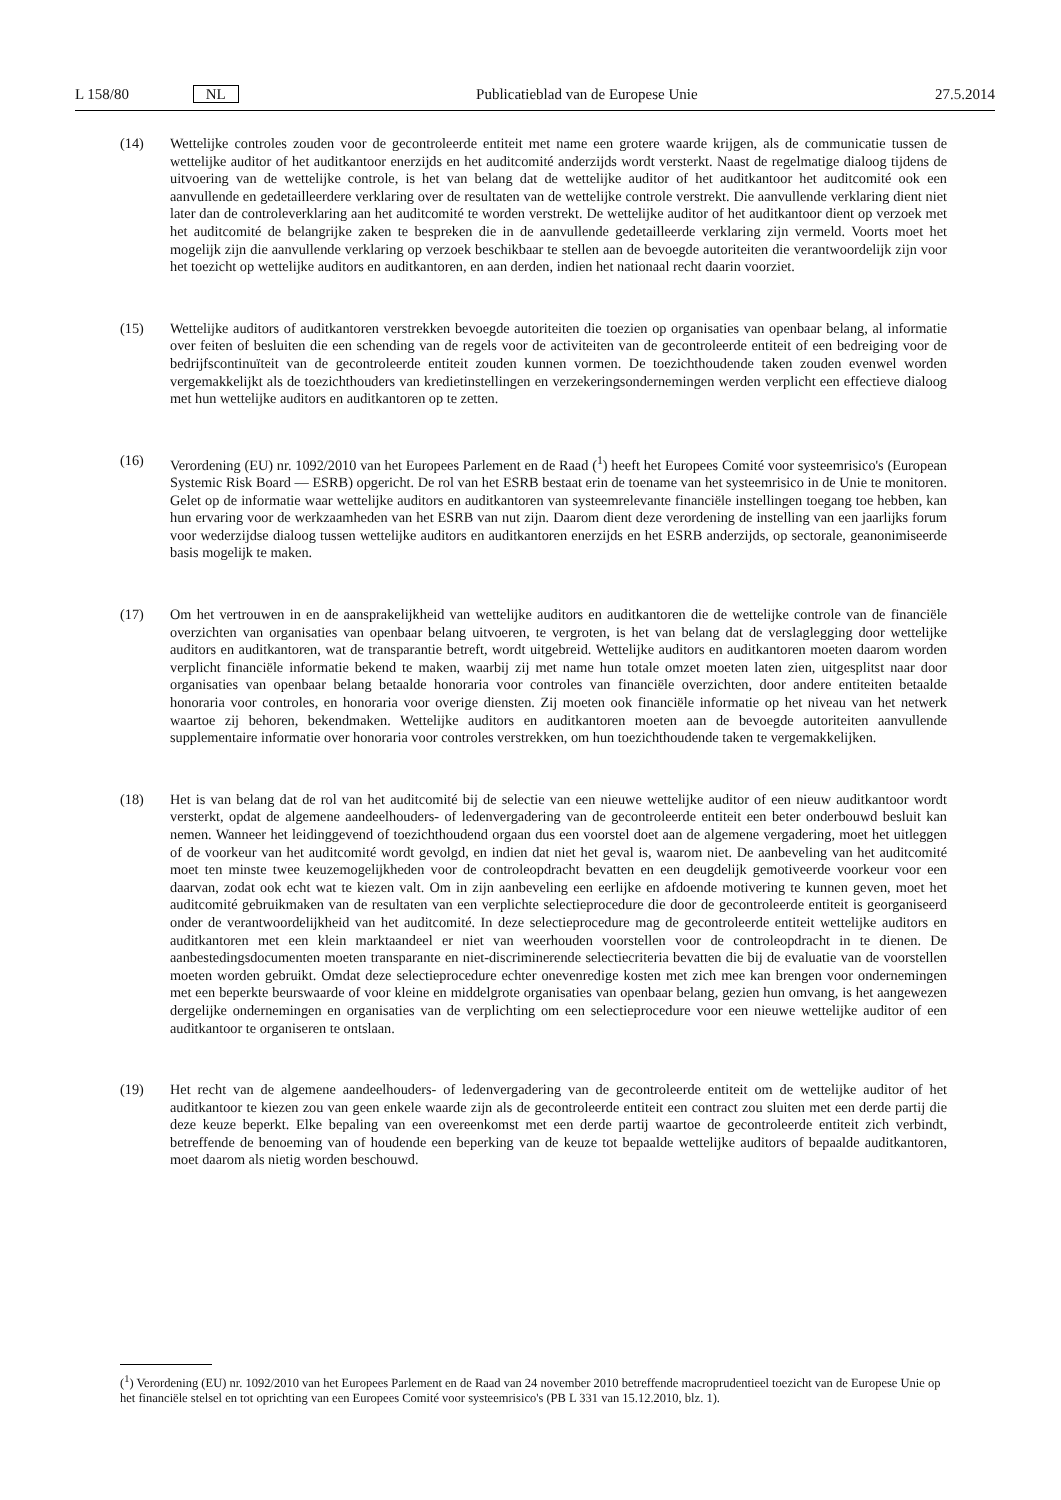L 158/80 NL Publicatieblad van de Europese Unie 27.5.2014
(14) Wettelijke controles zouden voor de gecontroleerde entiteit met name een grotere waarde krijgen, als de communicatie tussen de wettelijke auditor of het auditkantoor enerzijds en het auditcomité anderzijds wordt versterkt. Naast de regelmatige dialoog tijdens de uitvoering van de wettelijke controle, is het van belang dat de wettelijke auditor of het auditkantoor het auditcomité ook een aanvullende en gedetailleerdere verklaring over de resultaten van de wettelijke controle verstrekt. Die aanvullende verklaring dient niet later dan de controleverklaring aan het auditcomité te worden verstrekt. De wettelijke auditor of het auditkantoor dient op verzoek met het auditcomité de belangrijke zaken te bespreken die in de aanvullende gedetailleerde verklaring zijn vermeld. Voorts moet het mogelijk zijn die aanvullende verklaring op verzoek beschikbaar te stellen aan de bevoegde autoriteiten die verantwoordelijk zijn voor het toezicht op wettelijke auditors en auditkantoren, en aan derden, indien het nationaal recht daarin voorziet.
(15) Wettelijke auditors of auditkantoren verstrekken bevoegde autoriteiten die toezien op organisaties van openbaar belang, al informatie over feiten of besluiten die een schending van de regels voor de activiteiten van de gecontroleerde entiteit of een bedreiging voor de bedrijfscontinuïteit van de gecontroleerde entiteit zouden kunnen vormen. De toezichthoudende taken zouden evenwel worden vergemakkelijkt als de toezichthouders van kredietinstellingen en verzekeringsondernemingen werden verplicht een effectieve dialoog met hun wettelijke auditors en auditkantoren op te zetten.
(16) Verordening (EU) nr. 1092/2010 van het Europees Parlement en de Raad (<sup>1</sup>) heeft het Europees Comité voor systeemrisico's (European Systemic Risk Board — ESRB) opgericht. De rol van het ESRB bestaat erin de toename van het systeemrisico in de Unie te monitoren. Gelet op de informatie waar wettelijke auditors en auditkantoren van systeemrelevante financiële instellingen toegang toe hebben, kan hun ervaring voor de werkzaamheden van het ESRB van nut zijn. Daarom dient deze verordening de instelling van een jaarlijks forum voor wederzijdse dialoog tussen wettelijke auditors en auditkantoren enerzijds en het ESRB anderzijds, op sectorale, geanonimiseerde basis mogelijk te maken.
(17) Om het vertrouwen in en de aansprakelijkheid van wettelijke auditors en auditkantoren die de wettelijke controle van de financiële overzichten van organisaties van openbaar belang uitvoeren, te vergroten, is het van belang dat de verslaglegging door wettelijke auditors en auditkantoren, wat de transparantie betreft, wordt uitgebreid. Wettelijke auditors en auditkantoren moeten daarom worden verplicht financiële informatie bekend te maken, waarbij zij met name hun totale omzet moeten laten zien, uitgesplitst naar door organisaties van openbaar belang betaalde honoraria voor controles van financiële overzichten, door andere entiteiten betaalde honoraria voor controles, en honoraria voor overige diensten. Zij moeten ook financiële informatie op het niveau van het netwerk waartoe zij behoren, bekendmaken. Wettelijke auditors en auditkantoren moeten aan de bevoegde autoriteiten aanvullende supplementaire informatie over honoraria voor controles verstrekken, om hun toezichthoudende taken te vergemakkelijken.
(18) Het is van belang dat de rol van het auditcomité bij de selectie van een nieuwe wettelijke auditor of een nieuw auditkantoor wordt versterkt, opdat de algemene aandeelhouders- of ledenvergadering van de gecontroleerde entiteit een beter onderbouwd besluit kan nemen. Wanneer het leidinggevend of toezichthoudend orgaan dus een voorstel doet aan de algemene vergadering, moet het uitleggen of de voorkeur van het auditcomité wordt gevolgd, en indien dat niet het geval is, waarom niet. De aanbeveling van het auditcomité moet ten minste twee keuzemogelijkheden voor de controleopdracht bevatten en een deugdelijk gemotiveerde voorkeur voor een daarvan, zodat ook echt wat te kiezen valt. Om in zijn aanbeveling een eerlijke en afdoende motivering te kunnen geven, moet het auditcomité gebruikmaken van de resultaten van een verplichte selectieprocedure die door de gecontroleerde entiteit is georganiseerd onder de verantwoordelijkheid van het auditcomité. In deze selectieprocedure mag de gecontroleerde entiteit wettelijke auditors en auditkantoren met een klein marktaandeel er niet van weerhouden voorstellen voor de controleopdracht in te dienen. De aanbestedingsdocumenten moeten transparante en niet-discriminerende selectiecriteria bevatten die bij de evaluatie van de voorstellen moeten worden gebruikt. Omdat deze selectieprocedure echter onevenredige kosten met zich mee kan brengen voor ondernemingen met een beperkte beurswaarde of voor kleine en middelgrote organisaties van openbaar belang, gezien hun omvang, is het aangewezen dergelijke ondernemingen en organisaties van de verplichting om een selectieprocedure voor een nieuwe wettelijke auditor of een auditkantoor te organiseren te ontslaan.
(19) Het recht van de algemene aandeelhouders- of ledenvergadering van de gecontroleerde entiteit om de wettelijke auditor of het auditkantoor te kiezen zou van geen enkele waarde zijn als de gecontroleerde entiteit een contract zou sluiten met een derde partij die deze keuze beperkt. Elke bepaling van een overeenkomst met een derde partij waartoe de gecontroleerde entiteit zich verbindt, betreffende de benoeming van of houdende een beperking van de keuze tot bepaalde wettelijke auditors of bepaalde auditkantoren, moet daarom als nietig worden beschouwd.
(<sup>1</sup>) Verordening (EU) nr. 1092/2010 van het Europees Parlement en de Raad van 24 november 2010 betreffende macroprudentieel toezicht van de Europese Unie op het financiële stelsel en tot oprichting van een Europees Comité voor systeemrisico's (PB L 331 van 15.12.2010, blz. 1).